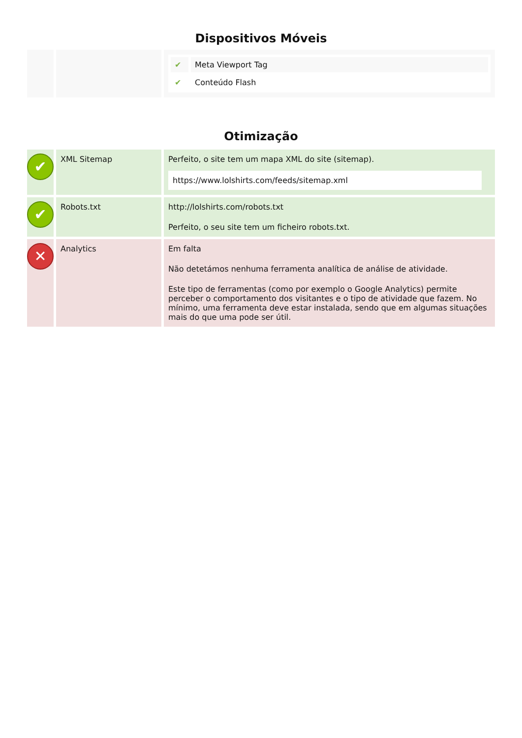Dispositivos Móveis
| | | / ✔ / Meta Viewport Tag / / ✔ / Conteúdo Flash / |
Otimização
| ✔ | XML Sitemap | Perfeito, o site tem um mapa XML do site (sitemap). https://www.lolshirts.com/feeds/sitemap.xml |
| ✔ | Robots.txt | http://lolshirts.com/robots.txt Perfeito, o seu site tem um ficheiro robots.txt. |
| ✕ | Analytics | Em falta Não detetámos nenhuma ferramenta analítica de análise de atividade. Este tipo de ferramentas (como por exemplo o Google Analytics) permite perceber o comportamento dos visitantes e o tipo de atividade que fazem. No mínimo, uma ferramenta deve estar instalada, sendo que em algumas situações mais do que uma pode ser útil. |